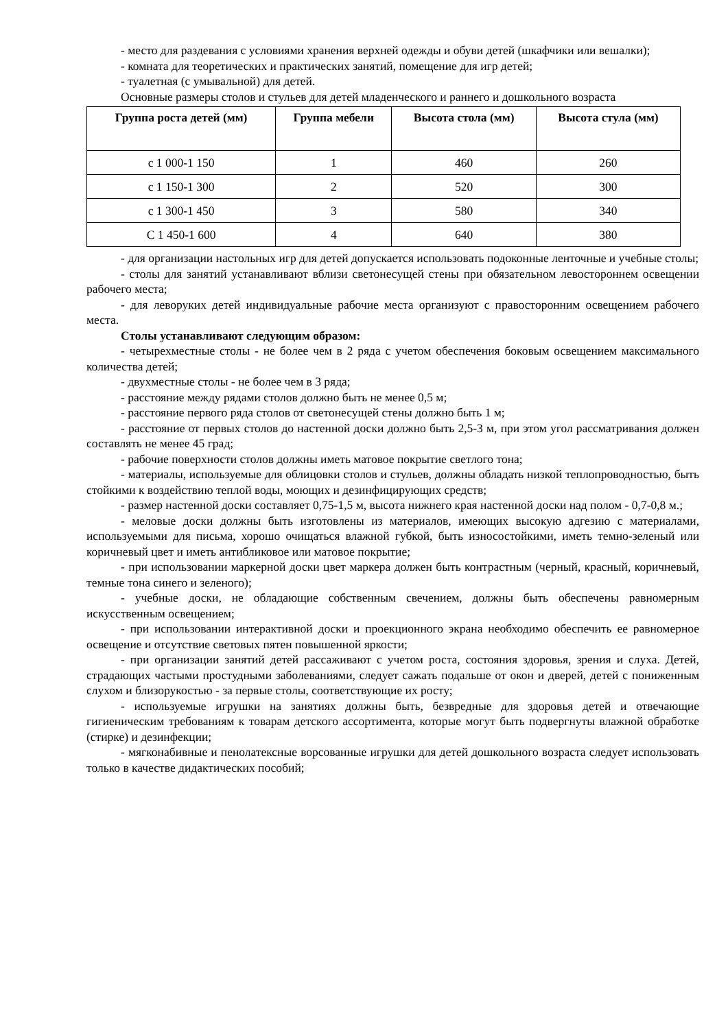- место для раздевания с условиями хранения верхней одежды и обуви детей (шкафчики или вешалки);
- комната для теоретических и практических занятий, помещение для игр детей;
- туалетная (с умывальной) для детей.
Основные размеры столов и стульев для детей младенческого и раннего и дошкольного возраста
| Группа роста детей (мм) | Группа мебели | Высота стола (мм) | Высота стула (мм) |
| --- | --- | --- | --- |
| с 1 000-1 150 | 1 | 460 | 260 |
| с 1 150-1 300 | 2 | 520 | 300 |
| с 1 300-1 450 | 3 | 580 | 340 |
| С 1 450-1 600 | 4 | 640 | 380 |
- для организации настольных игр для детей допускается использовать подоконные ленточные и учебные столы;
- столы для занятий устанавливают вблизи светонесущей стены при обязательном левостороннем освещении рабочего места;
- для леворуких детей индивидуальные рабочие места организуют с правосторонним освещением рабочего места.
Столы устанавливают следующим образом:
- четырехместные столы - не более чем в 2 ряда с учетом обеспечения боковым освещением максимального количества детей;
- двухместные столы - не более чем в 3 ряда;
- расстояние между рядами столов должно быть не менее 0,5 м;
- расстояние первого ряда столов от светонесущей стены должно быть 1 м;
- расстояние от первых столов до настенной доски должно быть 2,5-3 м, при этом угол рассматривания должен составлять не менее 45 град;
- рабочие поверхности столов должны иметь матовое покрытие светлого тона;
- материалы, используемые для облицовки столов и стульев, должны обладать низкой теплопроводностью, быть стойкими к воздействию теплой воды, моющих и дезинфицирующих средств;
- размер настенной доски составляет 0,75-1,5 м, высота нижнего края настенной доски над полом - 0,7-0,8 м.;
- меловые доски должны быть изготовлены из материалов, имеющих высокую адгезию с материалами, используемыми для письма, хорошо очищаться влажной губкой, быть износостойкими, иметь темно-зеленый или коричневый цвет и иметь антибликовое или матовое покрытие;
- при использовании маркерной доски цвет маркера должен быть контрастным (черный, красный, коричневый, темные тона синего и зеленого);
- учебные доски, не обладающие собственным свечением, должны быть обеспечены равномерным искусственным освещением;
- при использовании интерактивной доски и проекционного экрана необходимо обеспечить ее равномерное освещение и отсутствие световых пятен повышенной яркости;
- при организации занятий детей рассаживают с учетом роста, состояния здоровья, зрения и слуха. Детей, страдающих частыми простудными заболеваниями, следует сажать подальше от окон и дверей, детей с пониженным слухом и близорукостью - за первые столы, соответствующие их росту;
- используемые игрушки на занятиях должны быть, безвредные для здоровья детей и отвечающие гигиеническим требованиям к товарам детского ассортимента, которые могут быть подвергнуты влажной обработке (стирке) и дезинфекции;
- мягконабивные и пенолатексные ворсованные игрушки для детей дошкольного возраста следует использовать только в качестве дидактических пособий;